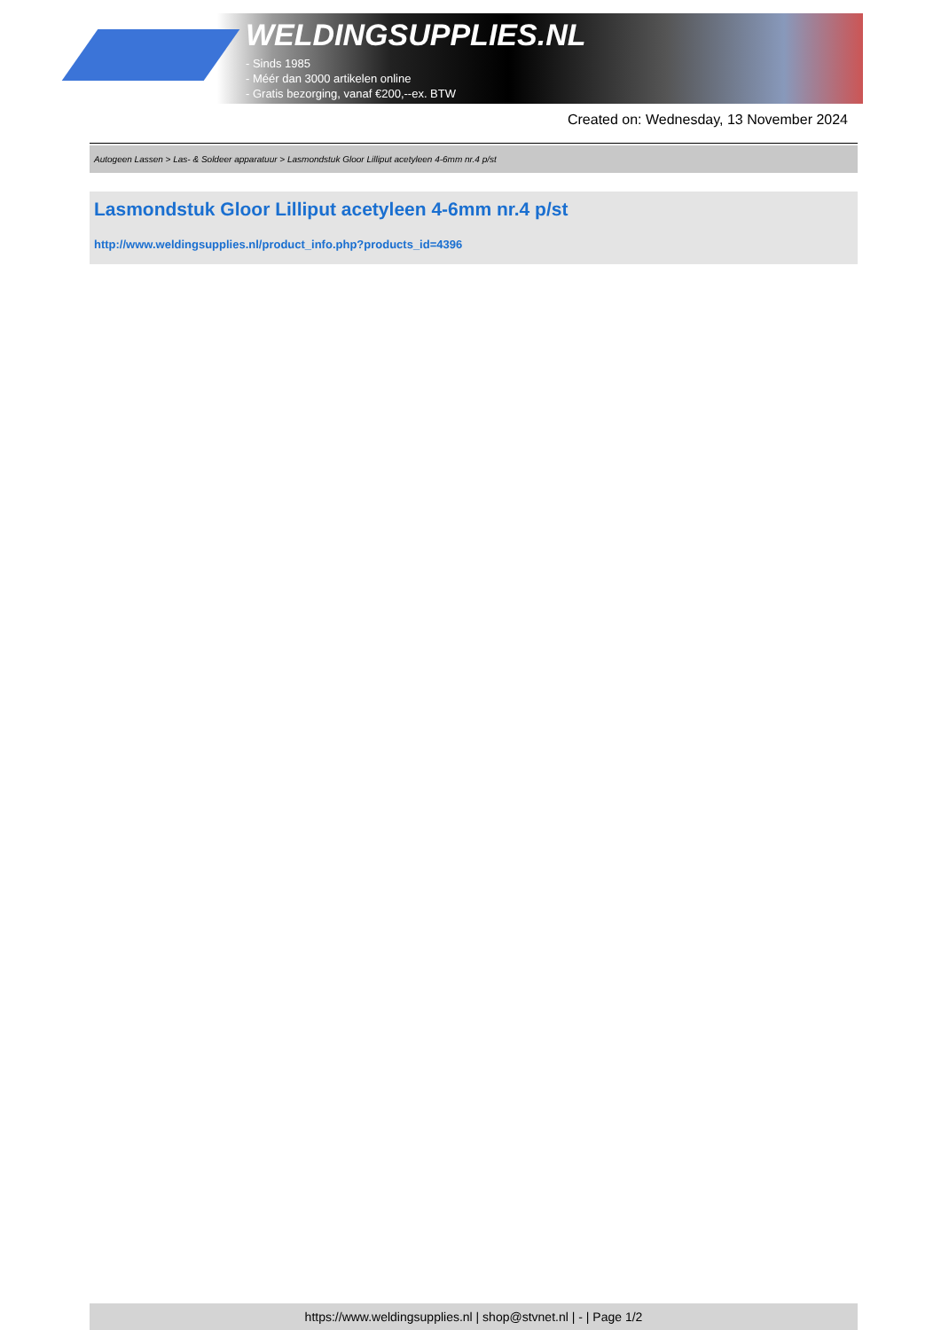WELDINGSUPPLIES.NL
- Sinds 1985
- Méér dan 3000 artikelen online
- Gratis bezorging, vanaf €200,--ex. BTW
Created on: Wednesday, 13 November 2024
Autogeen Lassen > Las- & Soldeer apparatuur > Lasmondstuk Gloor Lilliput acetyleen 4-6mm nr.4 p/st
Lasmondstuk Gloor Lilliput acetyleen 4-6mm nr.4 p/st
http://www.weldingsupplies.nl/product_info.php?products_id=4396
https://www.weldingsupplies.nl | shop@stvnet.nl | - | Page 1/2